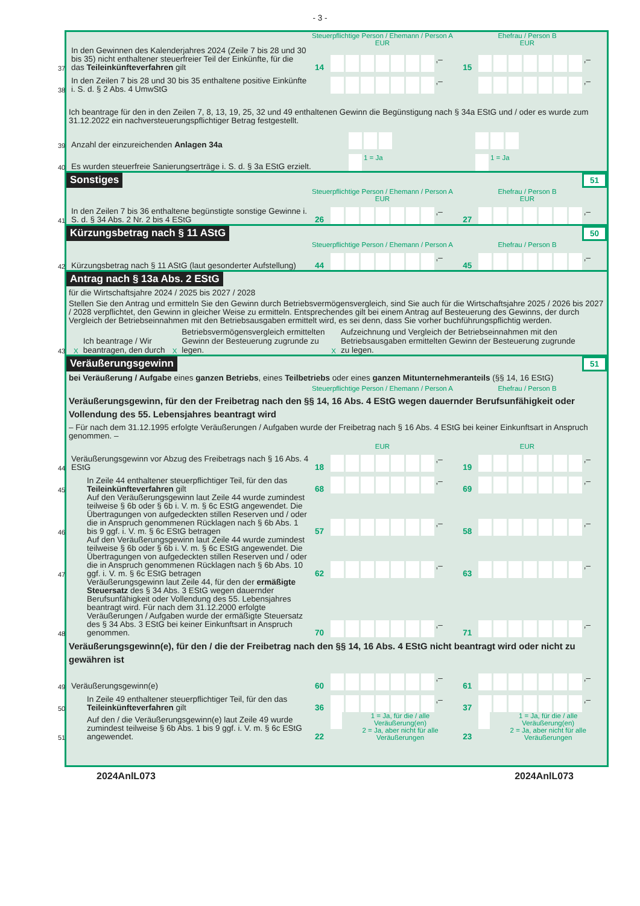- 3 -
Steuerpflichtige Person / Ehemann / Person A
EUR
Ehefrau / Person B
EUR
37
In den Gewinnen des Kalenderjahres 2024 (Zeile 7 bis 28 und 30 bis 35) nicht enthaltener steuerfreier Teil der Einkünfte, für die das Teileinkünfteverfahren gilt
14
,–
15
,–
38
In den Zeilen 7 bis 28 und 30 bis 35 enthaltene positive Einkünfte i. S. d. § 2 Abs. 4 UmwStG
,–
,–
Ich beantrage für den in den Zeilen 7, 8, 13, 19, 25, 32 und 49 enthaltenen Gewinn die Begünstigung nach § 34a EStG und / oder es wurde zum 31.12.2022 ein nachversteuerungspflichtiger Betrag festgestellt.
39
Anzahl der einzureichenden Anlagen 34a
40
Es wurden steuerfreie Sanierungserträge i. S. d. § 3a EStG erzielt.
1 = Ja
1 = Ja
Sonstiges 51
Steuerpflichtige Person / Ehemann / Person A
EUR
Ehefrau / Person B
EUR
41
In den Zeilen 7 bis 36 enthaltene begünstigte sonstige Gewinne i. S. d. § 34 Abs. 2 Nr. 2 bis 4 EStG
26
,–
27
,–
Kürzungsbetrag nach § 11 AStG 50
Steuerpflichtige Person / Ehemann / Person A
Ehefrau / Person B
42
Kürzungsbetrag nach § 11 AStG (laut gesonderter Aufstellung)
44
,–
45
,–
Antrag nach § 13a Abs. 2 EStG
für die Wirtschaftsjahre 2024 / 2025 bis 2027 / 2028
Stellen Sie den Antrag und ermitteln Sie den Gewinn durch Betriebsvermögensvergleich, sind Sie auch für die Wirtschaftsjahre 2025 / 2026 bis 2027 / 2028 verpflichtet, den Gewinn in gleicher Weise zu ermitteln. Entsprechendes gilt bei einem Antrag auf Besteuerung des Gewinns, der durch Vergleich der Betriebseinnahmen mit den Betriebsausgaben ermittelt wird, es sei denn, dass Sie vorher buchführungspflichtig werden.
43 X
Ich beantrage / Wir beantragen, den durch
X
Betriebsvermögensvergleich ermittelten Gewinn der Besteuerung zugrunde zu legen.
X
Aufzeichnung und Vergleich der Betriebseinnahmen mit den Betriebsausgaben ermittelten Gewinn der Besteuerung zugrunde zu legen.
Veräußerungsgewinn 51
bei Veräußerung / Aufgabe eines ganzen Betriebs, eines Teilbetriebs oder eines ganzen Mitunternehmeranteils (§§ 14, 16 EStG)
Steuerpflichtige Person / Ehemann / Person A
Ehefrau / Person B
Veräußerungsgewinn, für den der Freibetrag nach den §§ 14, 16 Abs. 4 EStG wegen dauernder Berufsunfähigkeit oder Vollendung des 55. Lebensjahres beantragt wird
– Für nach dem 31.12.1995 erfolgte Veräußerungen / Aufgaben wurde der Freibetrag nach § 16 Abs. 4 EStG bei keiner Einkunftsart in Anspruch genommen. –
EUR EUR
44
Veräußerungsgewinn vor Abzug des Freibetrags nach § 16 Abs. 4 EStG
18
,–
19
,–
45
In Zeile 44 enthaltener steuerpflichtiger Teil, für den das Teileinkünfteverfahren gilt
68
,–
69
,–
46
Auf den Veräußerungsgewinn laut Zeile 44 wurde zumindest teilweise § 6b oder § 6b i. V. m. § 6c EStG angewendet. Die Übertragungen von aufgedeckten stillen Reserven und / oder die in Anspruch genommenen Rücklagen nach § 6b Abs. 1 bis 9 ggf. i. V. m. § 6c EStG betragen
57
,–
58
,–
47
Auf den Veräußerungsgewinn laut Zeile 44 wurde zumindest teilweise § 6b oder § 6b i. V. m. § 6c EStG angewendet. Die Übertragungen von aufgedeckten stillen Reserven und / oder die in Anspruch genommenen Rücklagen nach § 6b Abs. 10 ggf. i. V. m. § 6c EStG betragen
62
,–
63
,–
48
Veräußerungsgewinn laut Zeile 44, für den der ermäßigte Steuersatz des § 34 Abs. 3 EStG wegen dauernder Berufsunfähigkeit oder Vollendung des 55. Lebensjahres beantragt wird. Für nach dem 31.12.2000 erfolgte Veräußerungen / Aufgaben wurde der ermäßigte Steuersatz des § 34 Abs. 3 EStG bei keiner Einkunftsart in Anspruch genommen.
70
,–
71
,–
Veräußerungsgewinn(e), für den / die der Freibetrag nach den §§ 14, 16 Abs. 4 EStG nicht beantragt wird oder nicht zu gewähren ist
49
Veräußerungsgewinn(e)
60
,–
61
,–
50
In Zeile 49 enthaltener steuerpflichtiger Teil, für den das Teileinkünfteverfahren gilt
36
,–
37
,–
51
Auf den / die Veräußerungsgewinn(e) laut Zeile 49 wurde zumindest teilweise § 6b Abs. 1 bis 9 ggf. i. V. m. § 6c EStG angewendet.
22
1 = Ja, für die / alle Veräußerung(en)
2 = Ja, aber nicht für alle Veräußerungen
23
1 = Ja, für die / alle Veräußerung(en)
2 = Ja, aber nicht für alle Veräußerungen
2024AnlL073 2024AnlL073